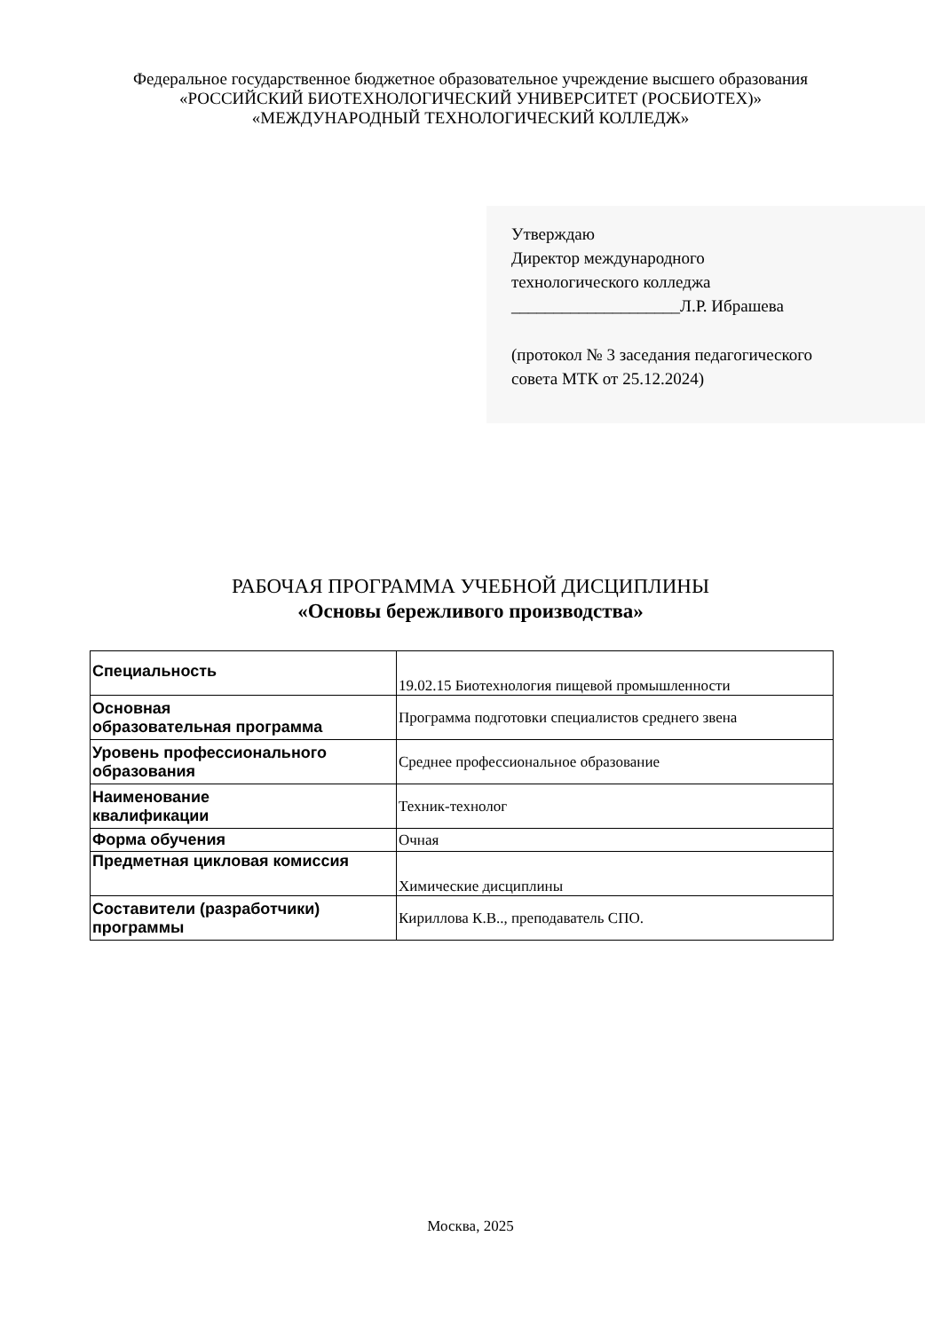Федеральное государственное бюджетное образовательное учреждение высшего образования
«РОССИЙСКИЙ БИОТЕХНОЛОГИЧЕСКИЙ УНИВЕРСИТЕТ (РОСБИОТЕХ)»
«МЕЖДУНАРОДНЫЙ ТЕХНОЛОГИЧЕСКИЙ КОЛЛЕДЖ»
Утверждаю
Директор международного
технологического колледжа
____________________Л.Р. Ибрашева
(протокол № 3 заседания педагогического
совета МТК от 25.12.2024)
РАБОЧАЯ ПРОГРАММА УЧЕБНОЙ ДИСЦИПЛИНЫ
«Основы бережливого производства»
| Специальность | 19.02.15 Биотехнология пищевой промышленности |
| Основная образовательная программа | Программа подготовки специалистов среднего звена |
| Уровень профессионального образования | Среднее профессиональное образование |
| Наименование квалификации | Техник-технолог |
| Форма обучения | Очная |
| Предметная цикловая комиссия | Химические дисциплины |
| Составители (разработчики) программы | Кириллова К.В.., преподаватель СПО. |
Москва, 2025